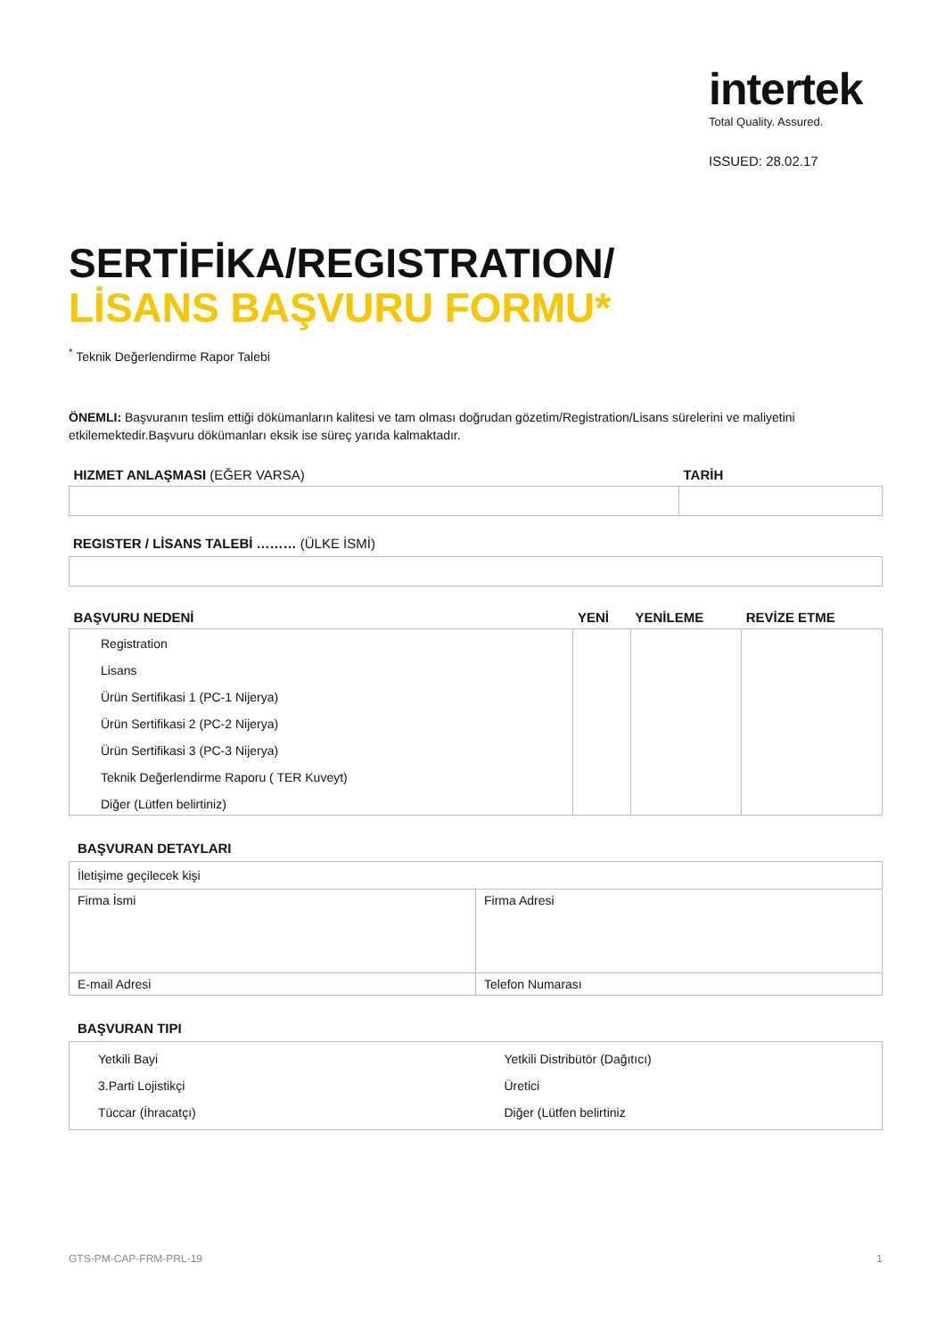intertek
Total Quality. Assured.
ISSUED: 28.02.17
SERTİFİKA/REGISTRATION/
LİSANS BAŞVURU FORMU*
<sup>*</sup> Teknik Değerlendirme Rapor Talebi
ÖNEMLI: Başvuranın teslim ettiği dökümanların kalitesi ve tam olması doğrudan gözetim/Registration/Lisans sürelerini ve maliyetini etkilemektedir.Başvuru dökümanları eksik ise süreç yarıda kalmaktadır.
| HIZMET ANLAŞMASI (EĞER VARSA) | TARİH |
| --- | --- |
REGISTER / LİSANS TALEBİ ……… (ÜLKE İSMİ)
| BAŞVURU NEDENİ | YENİ | YENİLEME | REVİZE ETME |
| --- | --- | --- | --- |
| Registration Lisans Ürün Sertifikasi 1 (PC-1 Nijerya) Ürün Sertifikasi 2 (PC-2 Nijerya) Ürün Sertifikasi 3 (PC-3 Nijerya) Teknik Değerlendirme Raporu ( TER Kuveyt) Diğer (Lütfen belirtiniz) | | | |
BAŞVURAN DETAYLARI
| İletişime geçilecek kişi | |
| Firma İsmi | Firma Adresi |
| E-mail Adresi | Telefon Numarası |
BAŞVURAN TIPI
| Yetkili Bayi 3.Parti Lojistikçi Tüccar (İhracatçı) | Yetkili Distribütör (Dağıtıcı) Üretici Diğer (Lütfen belirtiniz |
GTS-PM-CAP-FRM-PRL-19 1